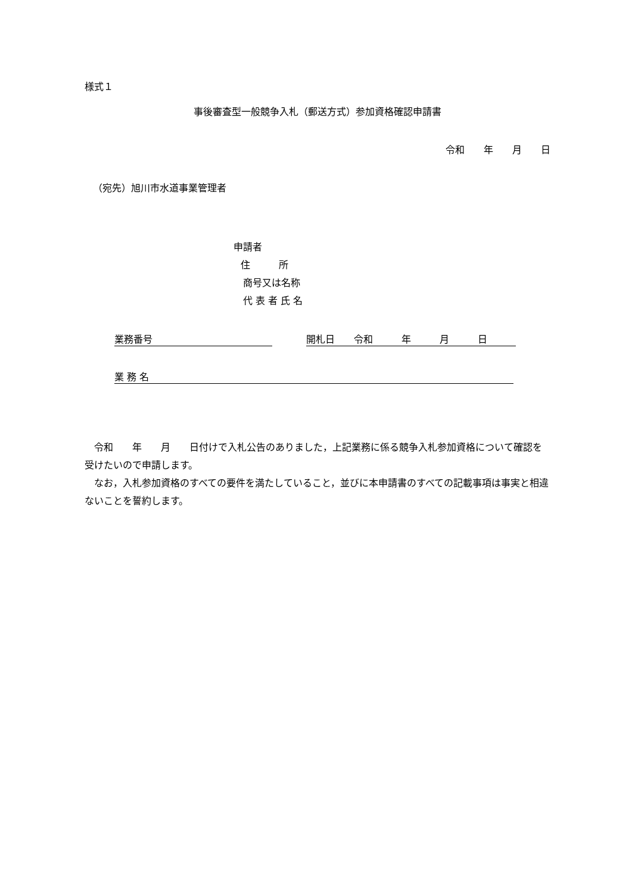様式１
事後審査型一般競争入札（郵送方式）参加資格確認申請書
令和　　年　　月　　日
（宛先）旭川市水道事業管理者
申請者
住　　　所
商号又は名称
代 表 者 氏 名
業務番号 開札日　　令和　　　年　　　月　　　日
業 務 名
　令和　　年　　月　　日付けで入札公告のありました，上記業務に係る競争入札参加資格について確認を受けたいので申請します。
　なお，入札参加資格のすべての要件を満たしていること，並びに本申請書のすべての記載事項は事実と相違ないことを誓約します。